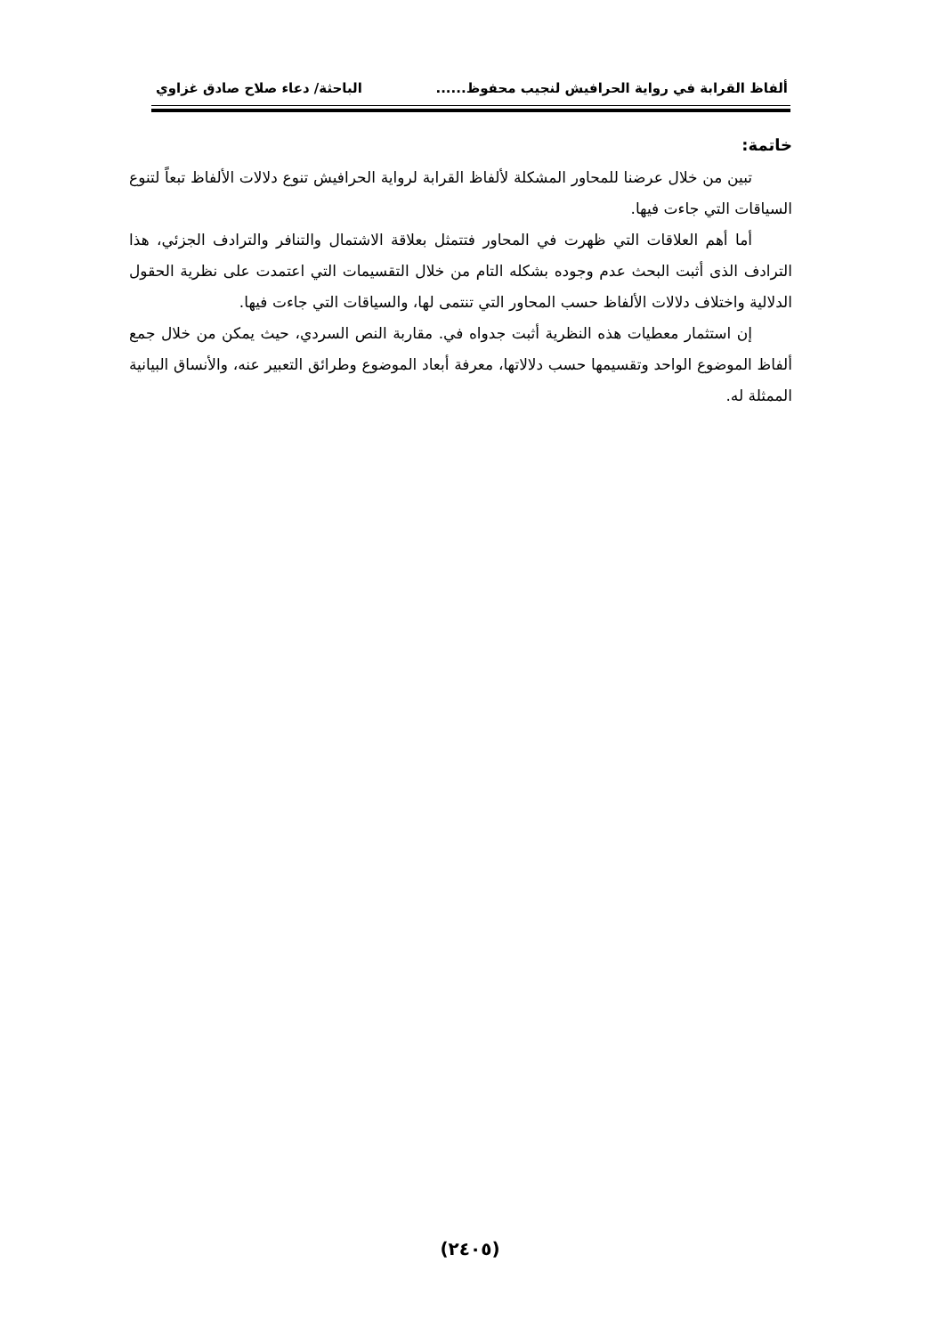ألفاظ القرابة في رواية الحرافيش لنجيب محفوظ...... الباحثة/ دعاء صلاح صادق غزاوي
خاتمة:
تبين من خلال عرضنا للمحاور المشكلة لألفاظ القرابة لرواية الحرافيش تنوع دلالات الألفاظ تبعاً لتنوع السياقات التي جاءت فيها.
أما أهم العلاقات التي ظهرت في المحاور فتتمثل بعلاقة الاشتمال والتنافر والترادف الجزئي، هذا الترادف الذى أثبت البحث عدم وجوده بشكله التام من خلال التقسيمات التي اعتمدت على نظرية الحقول الدلالية واختلاف دلالات الألفاظ حسب المحاور التي تنتمى لها، والسياقات التي جاءت فيها.
إن استثمار معطيات هذه النظرية أثبت جدواه في. مقاربة النص السردي، حيث يمكن من خلال جمع ألفاظ الموضوع الواحد وتقسيمها حسب دلالاتها، معرفة أبعاد الموضوع وطرائق التعبير عنه، والأنساق البيانية الممثلة له.
(٢٤٠٥)